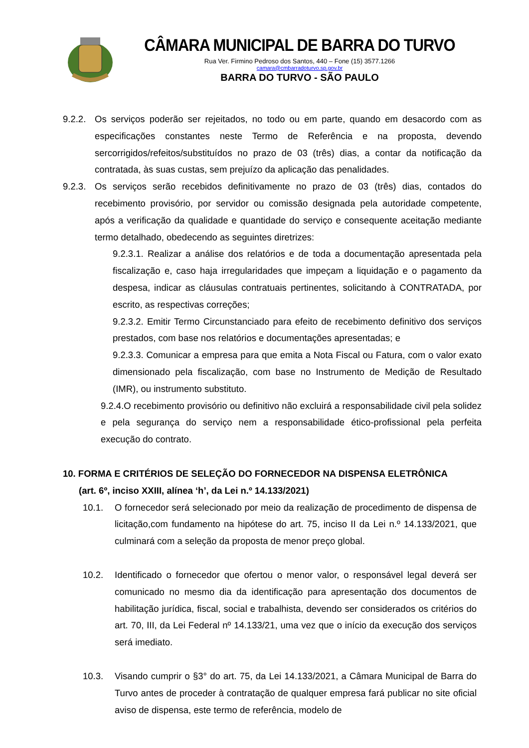CÂMARA MUNICIPAL DE BARRA DO TURVO
Rua Ver. Firmino Pedroso dos Santos, 440 – Fone (15) 3577.1266
camara@cmbarradoturvo.sp.gov.br
BARRA DO TURVO - SÃO PAULO
9.2.2. Os serviços poderão ser rejeitados, no todo ou em parte, quando em desacordo com as especificações constantes neste Termo de Referência e na proposta, devendo sercorrigidos/refeitos/substituídos no prazo de 03 (três) dias, a contar da notificação da contratada, às suas custas, sem prejuízo da aplicação das penalidades.
9.2.3. Os serviços serão recebidos definitivamente no prazo de 03 (três) dias, contados do recebimento provisório, por servidor ou comissão designada pela autoridade competente, após a verificação da qualidade e quantidade do serviço e consequente aceitação mediante termo detalhado, obedecendo as seguintes diretrizes:
9.2.3.1. Realizar a análise dos relatórios e de toda a documentação apresentada pela fiscalização e, caso haja irregularidades que impeçam a liquidação e o pagamento da despesa, indicar as cláusulas contratuais pertinentes, solicitando à CONTRATADA, por escrito, as respectivas correções;
9.2.3.2. Emitir Termo Circunstanciado para efeito de recebimento definitivo dos serviços prestados, com base nos relatórios e documentações apresentadas; e
9.2.3.3. Comunicar a empresa para que emita a Nota Fiscal ou Fatura, com o valor exato dimensionado pela fiscalização, com base no Instrumento de Medição de Resultado (IMR), ou instrumento substituto.
9.2.4.O recebimento provisório ou definitivo não excluirá a responsabilidade civil pela solidez e pela segurança do serviço nem a responsabilidade ético-profissional pela perfeita execução do contrato.
10. FORMA E CRITÉRIOS DE SELEÇÃO DO FORNECEDOR NA DISPENSA ELETRÔNICA
(art. 6º, inciso XXIII, alínea ‘h’, da Lei n.º 14.133/2021)
10.1. O fornecedor será selecionado por meio da realização de procedimento de dispensa de licitação,com fundamento na hipótese do art. 75, inciso II da Lei n.º 14.133/2021, que culminará com a seleção da proposta de menor preço global.
10.2. Identificado o fornecedor que ofertou o menor valor, o responsável legal deverá ser comunicado no mesmo dia da identificação para apresentação dos documentos de habilitação jurídica, fiscal, social e trabalhista, devendo ser considerados os critérios do art. 70, III, da Lei Federal nº 14.133/21, uma vez que o início da execução dos serviços será imediato.
10.3. Visando cumprir o §3° do art. 75, da Lei 14.133/2021, a Câmara Municipal de Barra do Turvo antes de proceder à contratação de qualquer empresa fará publicar no site oficial aviso de dispensa, este termo de referência, modelo de